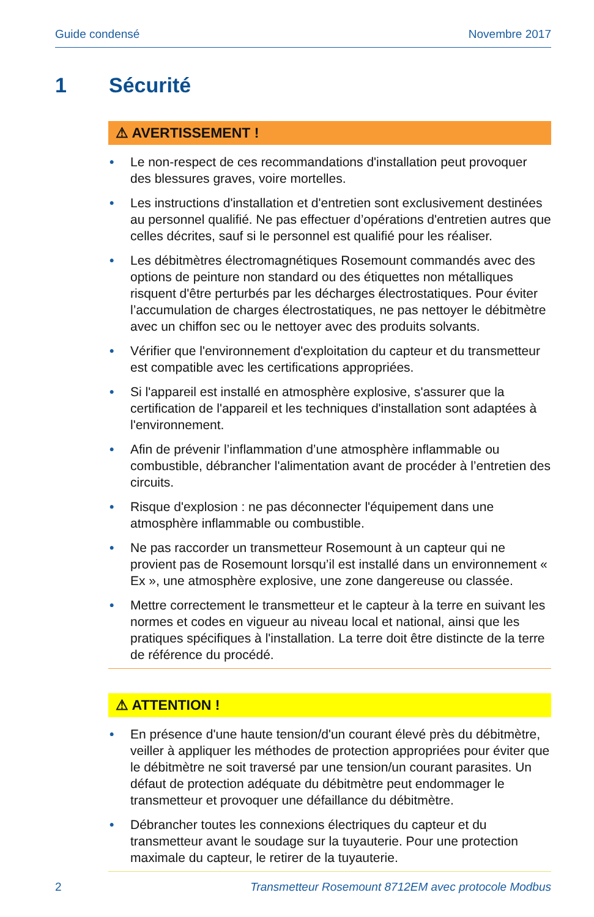Guide condensé Novembre 2017
1 Sécurité
⚠ AVERTISSEMENT !
• Le non-respect de ces recommandations d'installation peut provoquer des blessures graves, voire mortelles.
• Les instructions d'installation et d'entretien sont exclusivement destinées au personnel qualifié. Ne pas effectuer d’opérations d'entretien autres que celles décrites, sauf si le personnel est qualifié pour les réaliser.
• Les débitmètres électromagnétiques Rosemount commandés avec des options de peinture non standard ou des étiquettes non métalliques risquent d'être perturbés par les décharges électrostatiques. Pour éviter l’accumulation de charges électrostatiques, ne pas nettoyer le débitmètre avec un chiffon sec ou le nettoyer avec des produits solvants.
• Vérifier que l'environnement d'exploitation du capteur et du transmetteur est compatible avec les certifications appropriées.
• Si l'appareil est installé en atmosphère explosive, s'assurer que la certification de l'appareil et les techniques d'installation sont adaptées à l'environnement.
• Afin de prévenir l’inflammation d’une atmosphère inflammable ou combustible, débrancher l'alimentation avant de procéder à l’entretien des circuits.
• Risque d'explosion : ne pas déconnecter l'équipement dans une atmosphère inflammable ou combustible.
• Ne pas raccorder un transmetteur Rosemount à un capteur qui ne provient pas de Rosemount lorsqu’il est installé dans un environnement « Ex », une atmosphère explosive, une zone dangereuse ou classée.
• Mettre correctement le transmetteur et le capteur à la terre en suivant les normes et codes en vigueur au niveau local et national, ainsi que les pratiques spécifiques à l'installation. La terre doit être distincte de la terre de référence du procédé.
⚠ ATTENTION !
• En présence d'une haute tension/d'un courant élevé près du débitmètre, veiller à appliquer les méthodes de protection appropriées pour éviter que le débitmètre ne soit traversé par une tension/un courant parasites. Un défaut de protection adéquate du débitmètre peut endommager le transmetteur et provoquer une défaillance du débitmètre.
• Débrancher toutes les connexions électriques du capteur et du transmetteur avant le soudage sur la tuyauterie. Pour une protection maximale du capteur, le retirer de la tuyauterie.
2 Transmetteur Rosemount 8712EM avec protocole Modbus